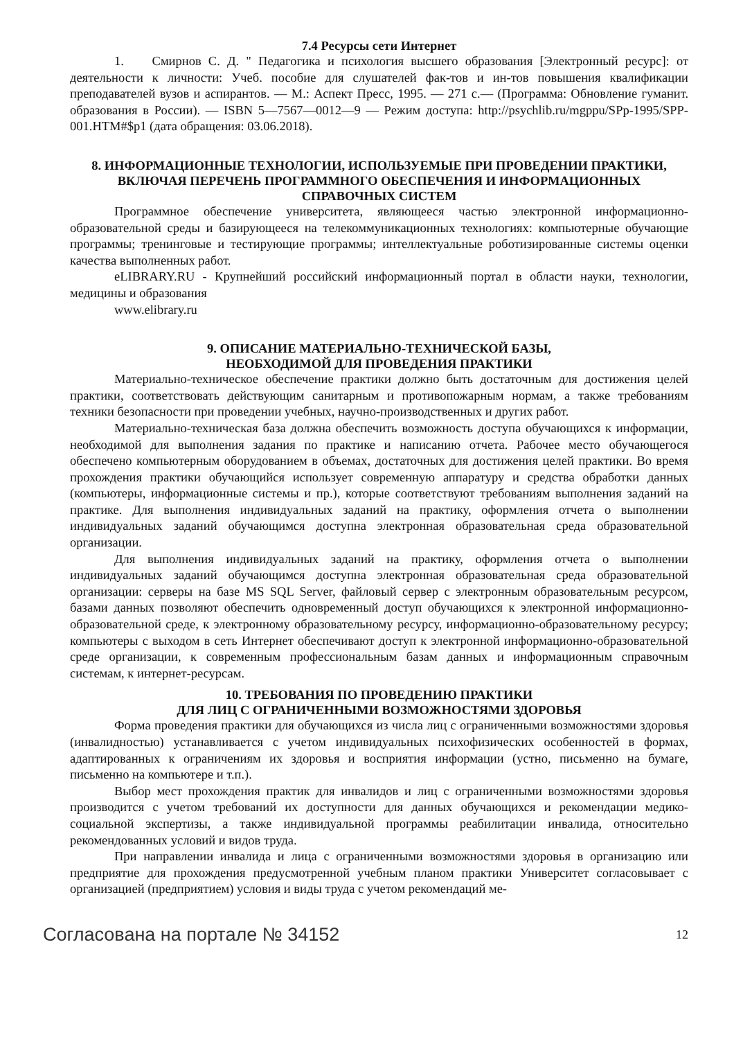7.4 Ресурсы сети Интернет
1. Смирнов С. Д. " Педагогика и психология высшего образования [Электронный ресурс]: от деятельности к личности: Учеб. пособие для слушателей фак-тов и ин-тов повышения квалификации преподавателей вузов и аспирантов. — М.: Аспект Пресс, 1995. — 271 с.— (Программа: Обновление гуманит. образования в России). — ISBN 5—7567—0012—9 — Режим доступа: http://psychlib.ru/mgppu/SPp-1995/SPP-001.HTM#$p1 (дата обращения: 03.06.2018).
8. ИНФОРМАЦИОННЫЕ ТЕХНОЛОГИИ, ИСПОЛЬЗУЕМЫЕ ПРИ ПРОВЕДЕНИИ ПРАКТИКИ, ВКЛЮЧАЯ ПЕРЕЧЕНЬ ПРОГРАММНОГО ОБЕСПЕЧЕНИЯ И ИНФОРМАЦИОННЫХ СПРАВОЧНЫХ СИСТЕМ
Программное обеспечение университета, являющееся частью электронной информационно-образовательной среды и базирующееся на телекоммуникационных технологиях: компьютерные обучающие программы; тренинговые и тестирующие программы; интеллектуальные роботизированные системы оценки качества выполненных работ.
eLIBRARY.RU - Крупнейший российский информационный портал в области науки, технологии, медицины и образования
www.elibrary.ru
9. ОПИСАНИЕ МАТЕРИАЛЬНО-ТЕХНИЧЕСКОЙ БАЗЫ,
НЕОБХОДИМОЙ ДЛЯ ПРОВЕДЕНИЯ ПРАКТИКИ
Материально-техническое обеспечение практики должно быть достаточным для достижения целей практики, соответствовать действующим санитарным и противопожарным нормам, а также требованиям техники безопасности при проведении учебных, научно-производственных и других работ.
Материально-техническая база должна обеспечить возможность доступа обучающихся к информации, необходимой для выполнения задания по практике и написанию отчета. Рабочее место обучающегося обеспечено компьютерным оборудованием в объемах, достаточных для достижения целей практики. Во время прохождения практики обучающийся использует современную аппаратуру и средства обработки данных (компьютеры, информационные системы и пр.), которые соответствуют требованиям выполнения заданий на практике. Для выполнения индивидуальных заданий на практику, оформления отчета о выполнении индивидуальных заданий обучающимся доступна электронная образовательная среда образовательной организации.
Для выполнения индивидуальных заданий на практику, оформления отчета о выполнении индивидуальных заданий обучающимся доступна электронная образовательная среда образовательной организации: серверы на базе MS SQL Server, файловый сервер с электронным образовательным ресурсом, базами данных позволяют обеспечить одновременный доступ обучающихся к электронной информационно-образовательной среде, к электронному образовательному ресурсу, информационно-образовательному ресурсу; компьютеры с выходом в сеть Интернет обеспечивают доступ к электронной информационно-образовательной среде организации, к современным профессиональным базам данных и информационным справочным системам, к интернет-ресурсам.
10. ТРЕБОВАНИЯ ПО ПРОВЕДЕНИЮ ПРАКТИКИ
ДЛЯ ЛИЦ С ОГРАНИЧЕННЫМИ ВОЗМОЖНОСТЯМИ ЗДОРОВЬЯ
Форма проведения практики для обучающихся из числа лиц с ограниченными возможностями здоровья (инвалидностью) устанавливается с учетом индивидуальных психофизических особенностей в формах, адаптированных к ограничениям их здоровья и восприятия информации (устно, письменно на бумаге, письменно на компьютере и т.п.).
Выбор мест прохождения практик для инвалидов и лиц с ограниченными возможностями здоровья производится с учетом требований их доступности для данных обучающихся и рекомендации медико-социальной экспертизы, а также индивидуальной программы реабилитации инвалида, относительно рекомендованных условий и видов труда.
При направлении инвалида и лица с ограниченными возможностями здоровья в организацию или предприятие для прохождения предусмотренной учебным планом практики Университет согласовывает с организацией (предприятием) условия и виды труда с учетом рекомендаций ме-
Согласована на портале № 34152 12